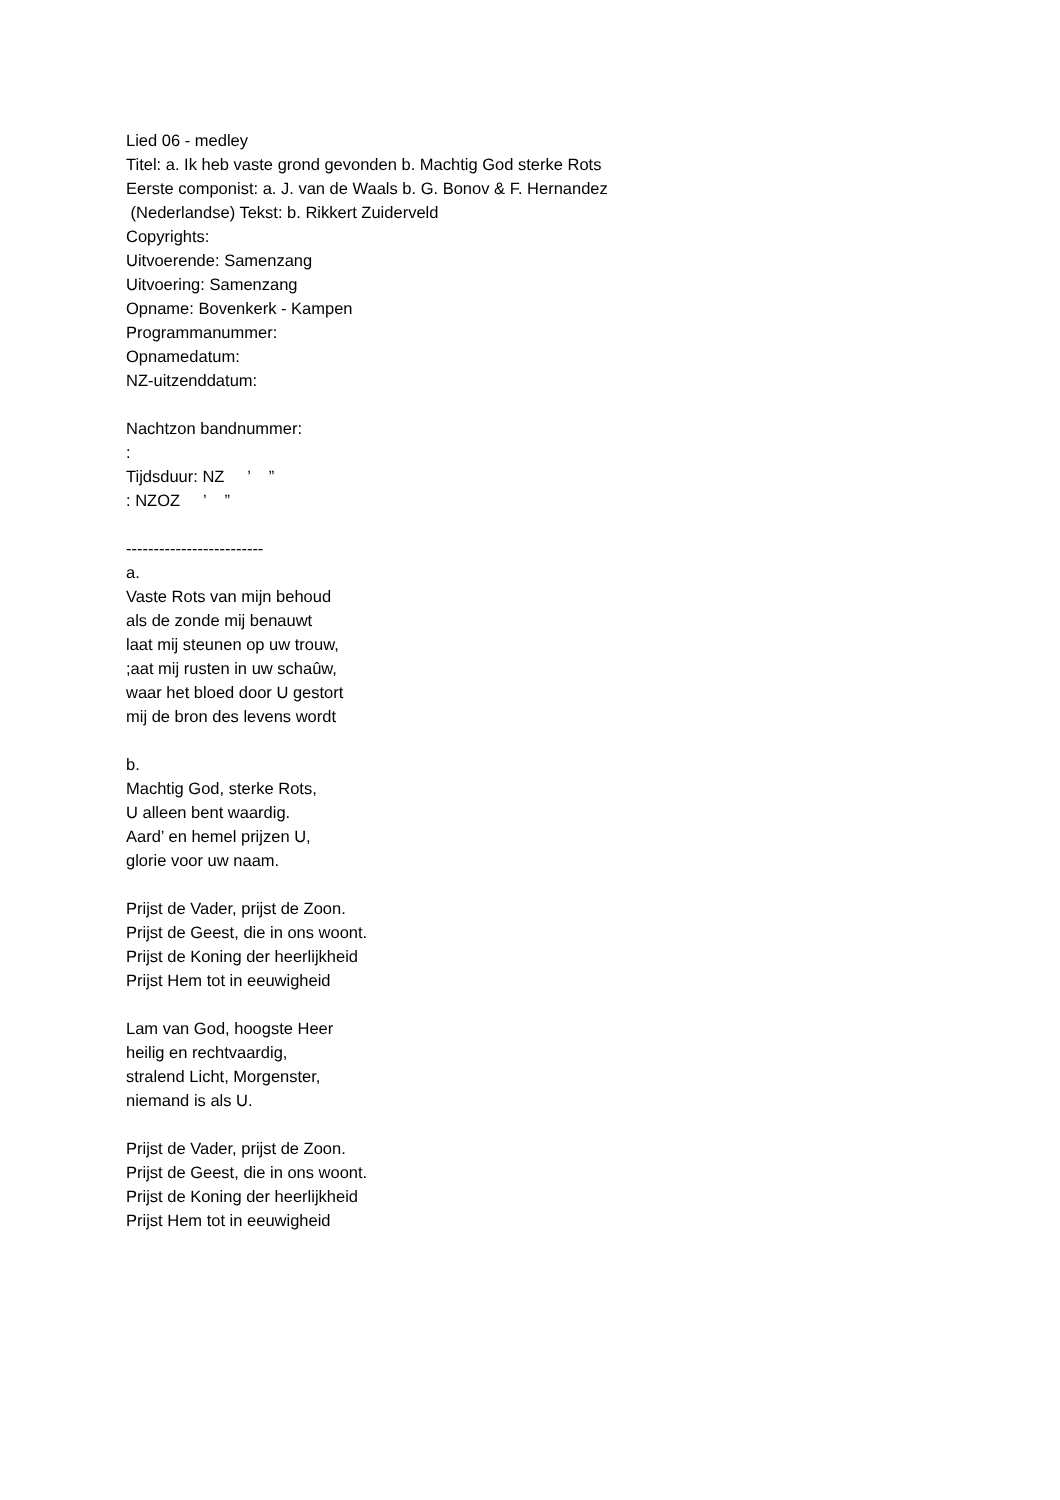Lied 06 - medley
Titel: a. Ik heb vaste grond gevonden b. Machtig God sterke Rots
Eerste componist: a. J. van de Waals b. G. Bonov & F. Hernandez
(Nederlandse) Tekst: b. Rikkert Zuiderveld
Copyrights:
Uitvoerende: Samenzang
Uitvoering: Samenzang
Opname: Bovenkerk - Kampen
Programmanummer:
Opnamedatum:
NZ-uitzenddatum:
Nachtzon bandnummer:
:
Tijdsduur: NZ ’ ”
: NZOZ ’ ”
-------------------------
a.
Vaste Rots van mijn behoud
als de zonde mij benauwt
laat mij steunen op uw trouw,
;aat mij rusten in uw schaûw,
waar het bloed door U gestort
mij de bron des levens wordt
b.
Machtig God, sterke Rots,
U alleen bent waardig.
Aard’ en hemel prijzen U,
glorie voor uw naam.
Prijst de Vader, prijst de Zoon.
Prijst de Geest, die in ons woont.
Prijst de Koning der heerlijkheid
Prijst Hem tot in eeuwigheid
Lam van God, hoogste Heer
heilig en rechtvaardig,
stralend Licht, Morgenster,
niemand is als U.
Prijst de Vader, prijst de Zoon.
Prijst de Geest, die in ons woont.
Prijst de Koning der heerlijkheid
Prijst Hem tot in eeuwigheid